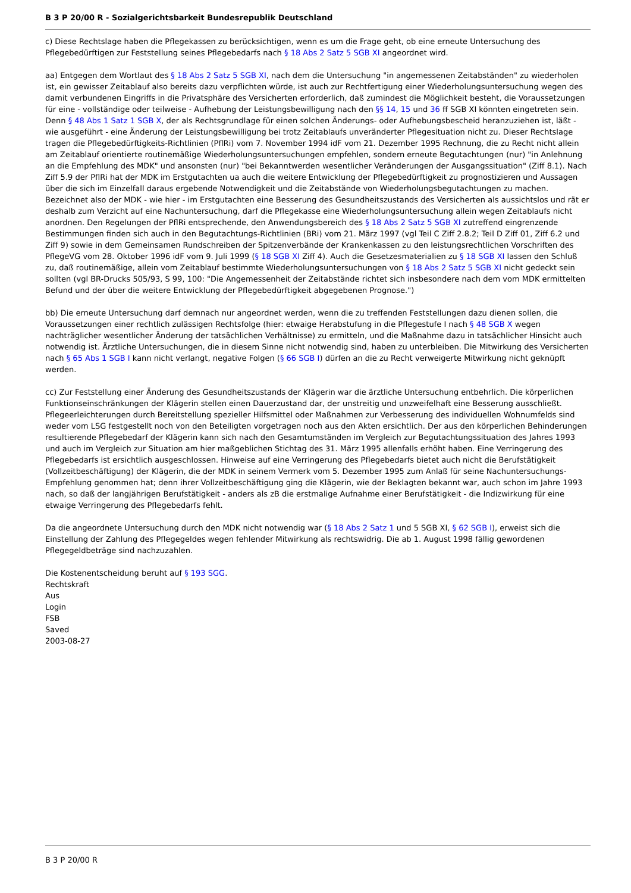B 3 P 20/00 R - Sozialgerichtsbarkeit Bundesrepublik Deutschland
c) Diese Rechtslage haben die Pflegekassen zu berücksichtigen, wenn es um die Frage geht, ob eine erneute Untersuchung des Pflegebedürftigen zur Feststellung seines Pflegebedarfs nach § 18 Abs 2 Satz 5 SGB XI angeordnet wird.
aa) Entgegen dem Wortlaut des § 18 Abs 2 Satz 5 SGB XI, nach dem die Untersuchung "in angemessenen Zeitabständen" zu wiederholen ist, ein gewisser Zeitablauf also bereits dazu verpflichten würde, ist auch zur Rechtfertigung einer Wiederholungsuntersuchung wegen des damit verbundenen Eingriffs in die Privatsphäre des Versicherten erforderlich, daß zumindest die Möglichkeit besteht, die Voraussetzungen für eine - vollständige oder teilweise - Aufhebung der Leistungsbewilligung nach den §§ 14, 15 und 36 ff SGB XI könnten eingetreten sein. Denn § 48 Abs 1 Satz 1 SGB X, der als Rechtsgrundlage für einen solchen Änderungs- oder Aufhebungsbescheid heranzuziehen ist, läßt - wie ausgeführt - eine Änderung der Leistungsbewilligung bei trotz Zeitablaufs unveränderter Pflegesituation nicht zu. Dieser Rechtslage tragen die Pflegebedürftigkeits-Richtlinien (PflRi) vom 7. November 1994 idF vom 21. Dezember 1995 Rechnung, die zu Recht nicht allein am Zeitablauf orientierte routinemäßige Wiederholungsuntersuchungen empfehlen, sondern erneute Begutachtungen (nur) "in Anlehnung an die Empfehlung des MDK" und ansonsten (nur) "bei Bekanntwerden wesentlicher Veränderungen der Ausgangssituation" (Ziff 8.1). Nach Ziff 5.9 der PflRi hat der MDK im Erstgutachten ua auch die weitere Entwicklung der Pflegebedürftigkeit zu prognostizieren und Aussagen über die sich im Einzelfall daraus ergebende Notwendigkeit und die Zeitabstände von Wiederholungsbegutachtungen zu machen. Bezeichnet also der MDK - wie hier - im Erstgutachten eine Besserung des Gesundheitszustands des Versicherten als aussichtslos und rät er deshalb zum Verzicht auf eine Nachuntersuchung, darf die Pflegekasse eine Wiederholungsuntersuchung allein wegen Zeitablaufs nicht anordnen. Den Regelungen der PflRi entsprechende, den Anwendungsbereich des § 18 Abs 2 Satz 5 SGB XI zutreffend eingrenzende Bestimmungen finden sich auch in den Begutachtungs-Richtlinien (BRi) vom 21. März 1997 (vgl Teil C Ziff 2.8.2; Teil D Ziff 01, Ziff 6.2 und Ziff 9) sowie in dem Gemeinsamen Rundschreiben der Spitzenverbände der Krankenkassen zu den leistungsrechtlichen Vorschriften des PflegeVG vom 28. Oktober 1996 idF vom 9. Juli 1999 (§ 18 SGB XI Ziff 4). Auch die Gesetzesmaterialien zu § 18 SGB XI lassen den Schluß zu, daß routinemäßige, allein vom Zeitablauf bestimmte Wiederholungsuntersuchungen von § 18 Abs 2 Satz 5 SGB XI nicht gedeckt sein sollten (vgl BR-Drucks 505/93, S 99, 100: "Die Angemessenheit der Zeitabstände richtet sich insbesondere nach dem vom MDK ermittelten Befund und der über die weitere Entwicklung der Pflegebedürftigkeit abgegebenen Prognose.")
bb) Die erneute Untersuchung darf demnach nur angeordnet werden, wenn die zu treffenden Feststellungen dazu dienen sollen, die Voraussetzungen einer rechtlich zulässigen Rechtsfolge (hier: etwaige Herabstufung in die Pflegestufe I nach § 48 SGB X wegen nachträglicher wesentlicher Änderung der tatsächlichen Verhältnisse) zu ermitteln, und die Maßnahme dazu in tatsächlicher Hinsicht auch notwendig ist. Ärztliche Untersuchungen, die in diesem Sinne nicht notwendig sind, haben zu unterbleiben. Die Mitwirkung des Versicherten nach § 65 Abs 1 SGB I kann nicht verlangt, negative Folgen (§ 66 SGB I) dürfen an die zu Recht verweigerte Mitwirkung nicht geknüpft werden.
cc) Zur Feststellung einer Änderung des Gesundheitszustands der Klägerin war die ärztliche Untersuchung entbehrlich. Die körperlichen Funktionseinschränkungen der Klägerin stellen einen Dauerzustand dar, der unstreitig und unzweifelhaft eine Besserung ausschließt. Pflegeerleichterungen durch Bereitstellung spezieller Hilfsmittel oder Maßnahmen zur Verbesserung des individuellen Wohnumfelds sind weder vom LSG festgestellt noch von den Beteiligten vorgetragen noch aus den Akten ersichtlich. Der aus den körperlichen Behinderungen resultierende Pflegebedarf der Klägerin kann sich nach den Gesamtumständen im Vergleich zur Begutachtungssituation des Jahres 1993 und auch im Vergleich zur Situation am hier maßgeblichen Stichtag des 31. März 1995 allenfalls erhöht haben. Eine Verringerung des Pflegebedarfs ist ersichtlich ausgeschlossen. Hinweise auf eine Verringerung des Pflegebedarfs bietet auch nicht die Berufstätigkeit (Vollzeitbeschäftigung) der Klägerin, die der MDK in seinem Vermerk vom 5. Dezember 1995 zum Anlaß für seine Nachuntersuchungs-Empfehlung genommen hat; denn ihrer Vollzeitbeschäftigung ging die Klägerin, wie der Beklagten bekannt war, auch schon im Jahre 1993 nach, so daß der langjährigen Berufstätigkeit - anders als zB die erstmalige Aufnahme einer Berufstätigkeit - die Indizwirkung für eine etwaige Verringerung des Pflegebedarfs fehlt.
Da die angeordnete Untersuchung durch den MDK nicht notwendig war (§ 18 Abs 2 Satz 1 und 5 SGB XI, § 62 SGB I), erweist sich die Einstellung der Zahlung des Pflegegeldes wegen fehlender Mitwirkung als rechtswidrig. Die ab 1. August 1998 fällig gewordenen Pflegegeldbeträge sind nachzuzahlen.
Die Kostenentscheidung beruht auf § 193 SGG.
Rechtskraft
Aus
Login
FSB
Saved
2003-08-27
B 3 P 20/00 R